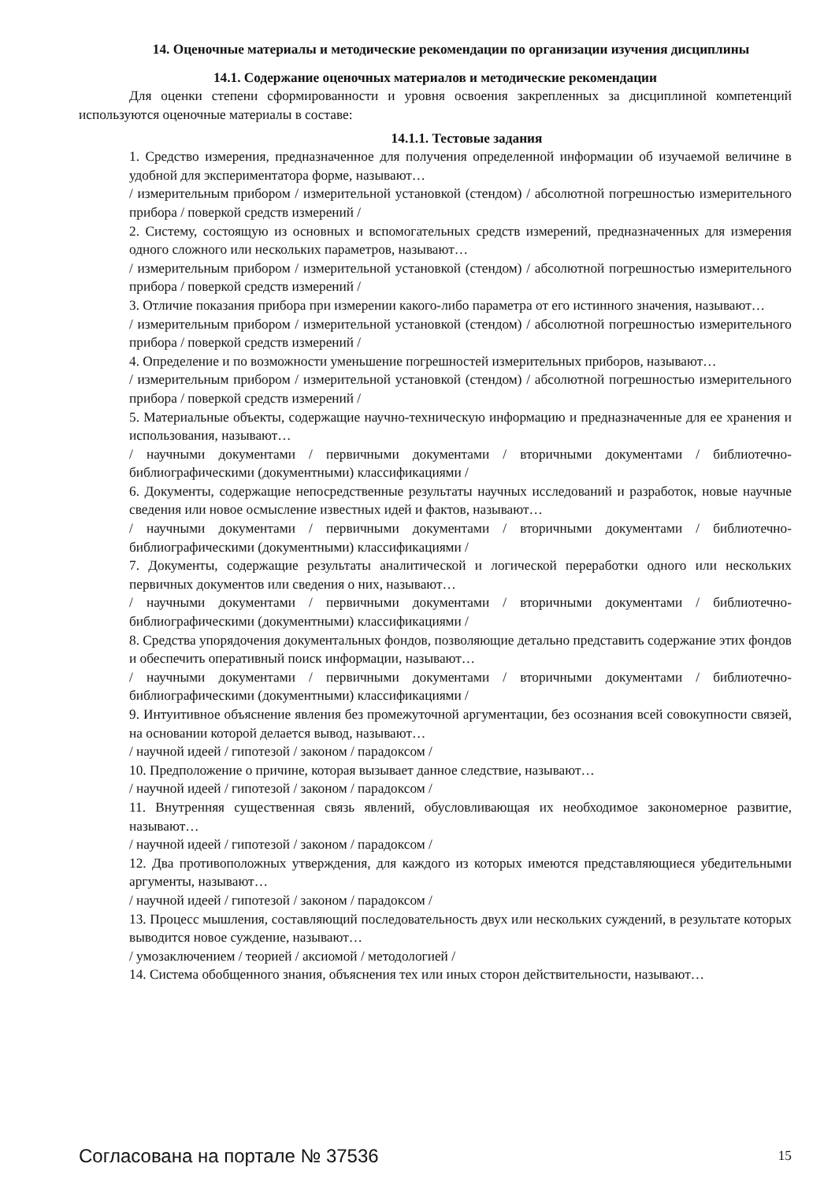14. Оценочные материалы и методические рекомендации по организации изучения дисциплины
14.1. Содержание оценочных материалов и методические рекомендации
Для оценки степени сформированности и уровня освоения закрепленных за дисциплиной компетенций используются оценочные материалы в составе:
14.1.1. Тестовые задания
1. Средство измерения, предназначенное для получения определенной информации об изучаемой величине в удобной для экспериментатора форме, называют…
/ измерительным прибором / измерительной установкой (стендом) / абсолютной погрешностью измерительного прибора / поверкой средств измерений /
2. Систему, состоящую из основных и вспомогательных средств измерений, предназначенных для измерения одного сложного или нескольких параметров, называют…
/ измерительным прибором / измерительной установкой (стендом) / абсолютной погрешностью измерительного прибора / поверкой средств измерений /
3. Отличие показания прибора при измерении какого-либо параметра от его истинного значения, называют…
/ измерительным прибором / измерительной установкой (стендом) / абсолютной погрешностью измерительного прибора / поверкой средств измерений /
4. Определение и по возможности уменьшение погрешностей измерительных приборов, называют…
/ измерительным прибором / измерительной установкой (стендом) / абсолютной погрешностью измерительного прибора / поверкой средств измерений /
5. Материальные объекты, содержащие научно-техническую информацию и предназначенные для ее хранения и использования, называют…
/ научными документами / первичными документами / вторичными документами / библиотечно-библиографическими (документными) классификациями /
6. Документы, содержащие непосредственные результаты научных исследований и разработок, новые научные сведения или новое осмысление известных идей и фактов, называют…
/ научными документами / первичными документами / вторичными документами / библиотечно-библиографическими (документными) классификациями /
7. Документы, содержащие результаты аналитической и логической переработки одного или нескольких первичных документов или сведения о них, называют…
/ научными документами / первичными документами / вторичными документами / библиотечно-библиографическими (документными) классификациями /
8. Средства упорядочения документальных фондов, позволяющие детально представить содержание этих фондов и обеспечить оперативный поиск информации, называют…
/ научными документами / первичными документами / вторичными документами / библиотечно-библиографическими (документными) классификациями /
9. Интуитивное объяснение явления без промежуточной аргументации, без осознания всей совокупности связей, на основании которой делается вывод, называют…
/ научной идеей / гипотезой / законом / парадоксом /
10. Предположение о причине, которая вызывает данное следствие, называют…
/ научной идеей / гипотезой / законом / парадоксом /
11. Внутренняя существенная связь явлений, обусловливающая их необходимое закономерное развитие, называют…
/ научной идеей / гипотезой / законом / парадоксом /
12. Два противоположных утверждения, для каждого из которых имеются представляющиеся убедительными аргументы, называют…
/ научной идеей / гипотезой / законом / парадоксом /
13. Процесс мышления, составляющий последовательность двух или нескольких суждений, в результате которых выводится новое суждение, называют…
/ умозаключением / теорией / аксиомой / методологией /
14. Система обобщенного знания, объяснения тех или иных сторон действительности, называют…
Согласована на портале № 37536 15